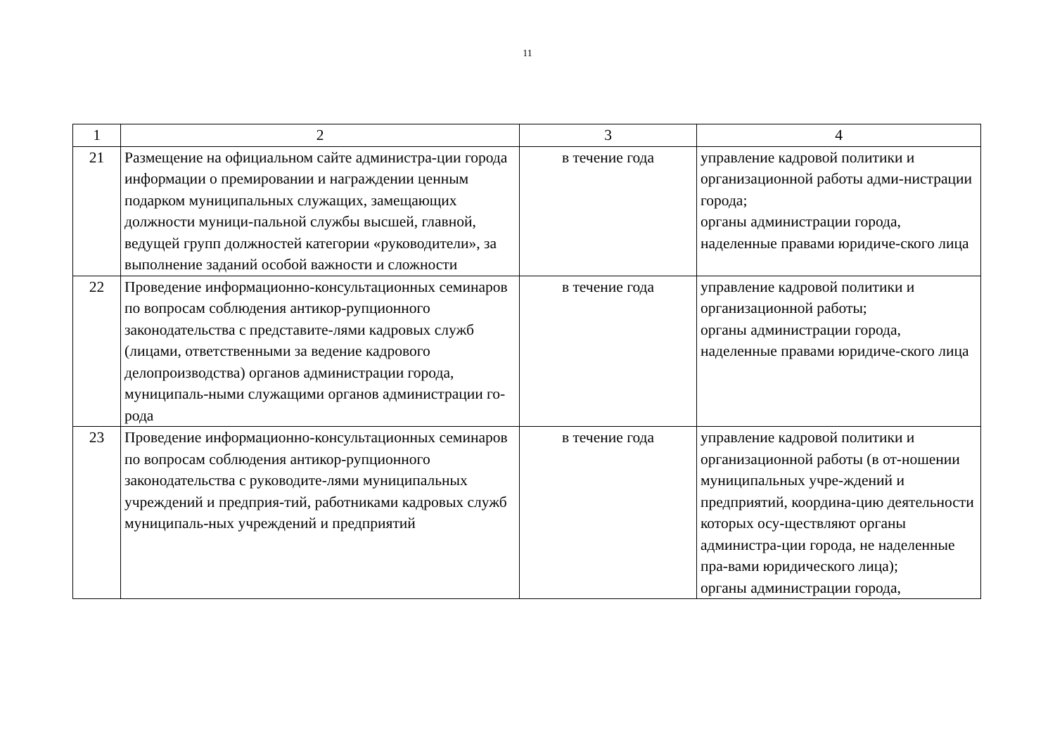11
| 1 | 2 | 3 | 4 |
| 21 | Размещение на официальном сайте администра-ции города информации о премировании и награждении ценным подарком муниципальных служащих, замещающих должности муници-пальной службы высшей, главной, ведущей групп должностей категории «руководители», за выполнение заданий особой важности и сложности | в течение года | управление кадровой политики и организационной работы адми-нистрации города; органы администрации города, наделенные правами юридиче-ского лица |
| 22 | Проведение информационно-консультационных семинаров по вопросам соблюдения антикор-рупционного законодательства с представите-лями кадровых служб (лицами, ответственными за ведение кадрового делопроизводства) органов администрации города, муниципаль-ными служащими органов администрации го-рода | в течение года | управление кадровой политики и организационной работы; органы администрации города, наделенные правами юридиче-ского лица |
| 23 | Проведение информационно-консультационных семинаров по вопросам соблюдения антикор-рупционного законодательства с руководите-лями муниципальных учреждений и предприя-тий, работниками кадровых служб муниципаль-ных учреждений и предприятий | в течение года | управление кадровой политики и организационной работы (в от-ношении муниципальных учре-ждений и предприятий, координа-цию деятельности которых осу-ществляют органы администра-ции города, не наделенные пра-вами юридического лица); органы администрации города, |